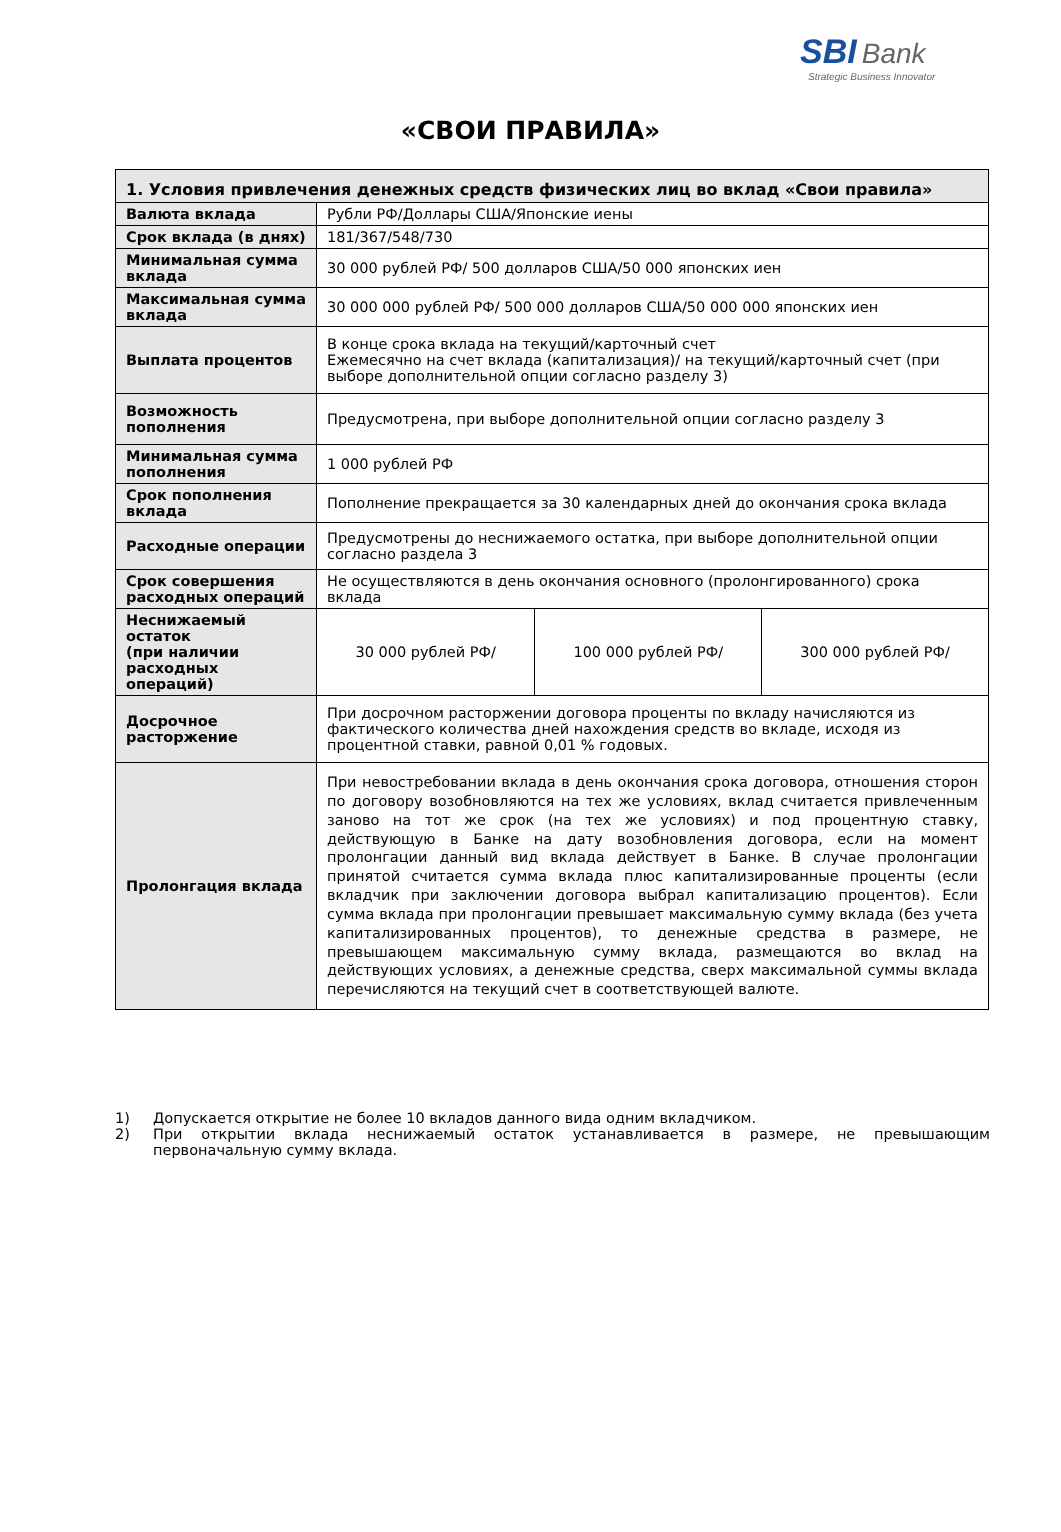SBI Bank
Strategic Business Innovator
«СВОИ ПРАВИЛА»
| 1. Условия привлечения денежных средств физических лиц во вклад «Свои правила» | | | |
| --- | --- | --- | --- |
| Валюта вклада | Рубли РФ/Доллары США/Японские иены | | |
| Срок вклада (в днях) | 181/367/548/730 | | |
| Минимальная сумма вклада | 30 000 рублей РФ/ 500 долларов США/50 000 японских иен | | |
| Максимальная сумма вклада | 30 000 000 рублей РФ/ 500 000 долларов США/50 000 000 японских иен | | |
| Выплата процентов | В конце срока вклада на текущий/карточный счет Ежемесячно на счет вклада (капитализация)/ на текущий/карточный счет (при выборе дополнительной опции согласно разделу 3) | | |
| Возможность пополнения | Предусмотрена, при выборе дополнительной опции согласно разделу 3 | | |
| Минимальная сумма пополнения | 1 000 рублей РФ | | |
| Срок пополнения вклада | Пополнение прекращается за 30 календарных дней до окончания срока вклада | | |
| Расходные операции | Предусмотрены до неснижаемого остатка, при выборе дополнительной опции согласно раздела 3 | | |
| Срок совершения расходных операций | Не осуществляются в день окончания основного (пролонгированного) срока вклада | | |
| Неснижаемый остаток (при наличии расходных операций) | 30 000 рублей РФ/ | 100 000 рублей РФ/ | 300 000 рублей РФ/ |
| Досрочное расторжение | При досрочном расторжении договора проценты по вкладу начисляются из фактического количества дней нахождения средств во вкладе, исходя из процентной ставки, равной 0,01 % годовых. | | |
| Пролонгация вклада | При невостребовании вклада в день окончания срока договора, отношения сторон по договору возобновляются на тех же условиях, вклад считается привлеченным заново на тот же срок (на тех же условиях) и под процентную ставку, действующую в Банке на дату возобновления договора, если на момент пролонгации данный вид вклада действует в Банке. В случае пролонгации принятой считается сумма вклада плюс капитализированные проценты (если вкладчик при заключении договора выбрал капитализацию процентов). Если сумма вклада при пролонгации превышает максимальную сумму вклада (без учета капитализированных процентов), то денежные средства в размере, не превышающем максимальную сумму вклада, размещаются во вклад на действующих условиях, а денежные средства, сверх максимальной суммы вклада перечисляются на текущий счет в соответствующей валюте. | | |
1) Допускается открытие не более 10 вкладов данного вида одним вкладчиком.
2) При открытии вклада неснижаемый остаток устанавливается в размере, не превышающим первоначальную сумму вклада.